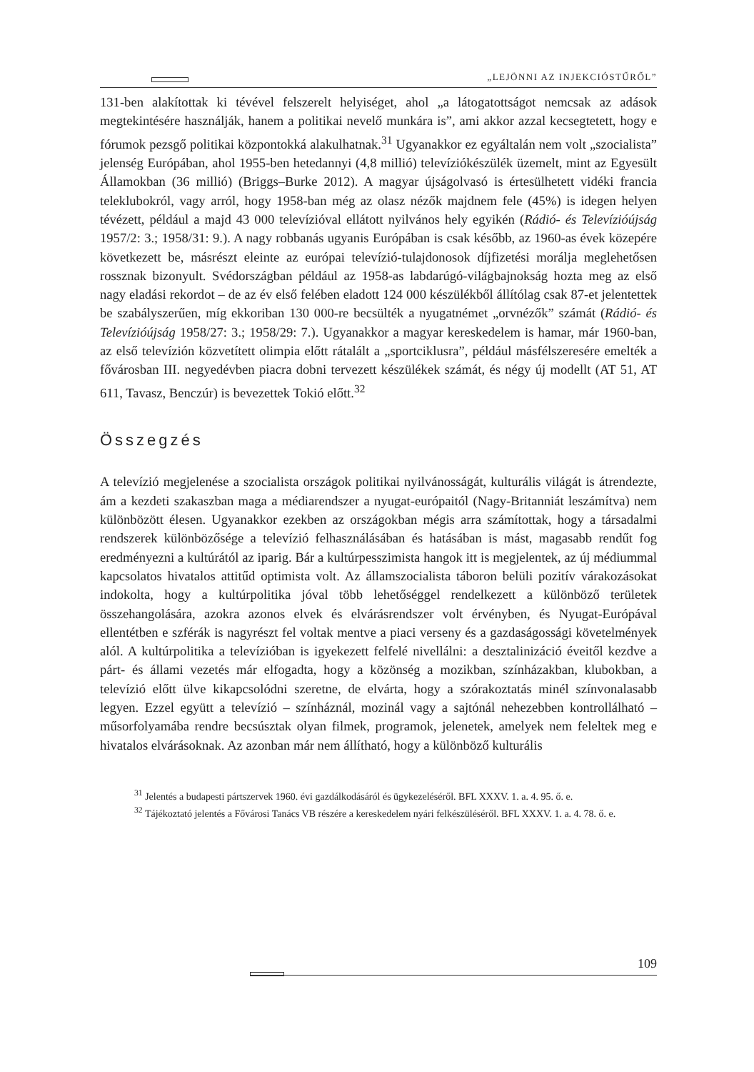„LEJÖNNI AZ INJEKCIÓSTŰRŐL”
131-ben alakítottak ki tévével felszerelt helyiséget, ahol „a látogatottságot nemcsak az adások megtekintésére használják, hanem a politikai nevelő munkára is”, ami akkor azzal kecsegtetett, hogy e fórumok pezsgő politikai központokká alakulhatnak.<sup>31</sup> Ugyanakkor ez egyáltalán nem volt „szocialista” jelenség Európában, ahol 1955-ben hetedannyi (4,8 millió) televíziókészülék üzemelt, mint az Egyesült Államokban (36 millió) (Briggs–Burke 2012). A magyar újságolvasó is értesülhetett vidéki francia teleklubokról, vagy arról, hogy 1958-ban még az olasz nézők majdnem fele (45%) is idegen helyen tévézett, például a majd 43 000 televízióval ellátott nyilvános hely egyikén (Rádió- és Televízióújság 1957/2: 3.; 1958/31: 9.). A nagy robbanás ugyanis Európában is csak később, az 1960-as évek közepére következett be, másrészt eleinte az európai televízió-tulajdonosok díjfizetési morálja meglehetősen rossznak bizonyult. Svédországban például az 1958-as labdarúgó-világbajnokság hozta meg az első nagy eladási rekordot – de az év első felében eladott 124 000 készülékből állítólag csak 87-et jelentettek be szabályszerűen, míg ekkoriban 130 000-re becsülték a nyugatnémet „orvnézők” számát (Rádió- és Televízióújság 1958/27: 3.; 1958/29: 7.). Ugyanakkor a magyar kereskedelem is hamar, már 1960-ban, az első televízión közvetített olimpia előtt rátalált a „sportciklusra”, például másfélszeresére emelték a fővárosban III. negyedévben piacra dobni tervezett készülékek számát, és négy új modellt (AT 51, AT 611, Tavasz, Benczúr) is bevezettek Tokió előtt.<sup>32</sup>
Összegzés
A televízió megjelenése a szocialista országok politikai nyilvánosságát, kulturális világát is átrendezte, ám a kezdeti szakaszban maga a médiarendszer a nyugat-európaitól (Nagy-Britanniát leszámítva) nem különbözött élesen. Ugyanakkor ezekben az országokban mégis arra számítottak, hogy a társadalmi rendszerek különbözősége a televízió felhasználásában és hatásában is mást, magasabb rendűt fog eredményezni a kultúrától az iparig. Bár a kultúrpesszimista hangok itt is megjelentek, az új médiummal kapcsolatos hivatalos attitűd optimista volt. Az államszocialista táboron belüli pozitív várakozásokat indokolta, hogy a kultúrpolitika jóval több lehetőséggel rendelkezett a különböző területek összehangolására, azokra azonos elvek és elvárásrendszer volt érvényben, és Nyugat-Európával ellentétben e szférák is nagyrészt fel voltak mentve a piaci verseny és a gazdaságossági követelmények alól. A kultúrpolitika a televízióban is igyekezett felfelé nivellálni: a desztalinizáció éveitől kezdve a párt- és állami vezetés már elfogadta, hogy a közönség a mozikban, színházakban, klubokban, a televízió előtt ülve kikapcsolódni szeretne, de elvárta, hogy a szórakoztatás minél színvonalasabb legyen. Ezzel együtt a televízió – színháznál, mozinál vagy a sajtónál nehezebben kontrollálható – műsorfolyamába rendre becsúsztak olyan filmek, programok, jelenetek, amelyek nem feleltek meg e hivatalos elvárásoknak. Az azonban már nem állítható, hogy a különböző kulturális
<sup>31</sup> Jelentés a budapesti pártszervek 1960. évi gazdálkodásáról és ügykezeléséről. BFL XXXV. 1. a. 4. 95. ő. e.
<sup>32</sup> Tájékoztató jelentés a Fővárosi Tanács VB részére a kereskedelem nyári felkészüléséről. BFL XXXV. 1. a. 4. 78. ő. e.
109